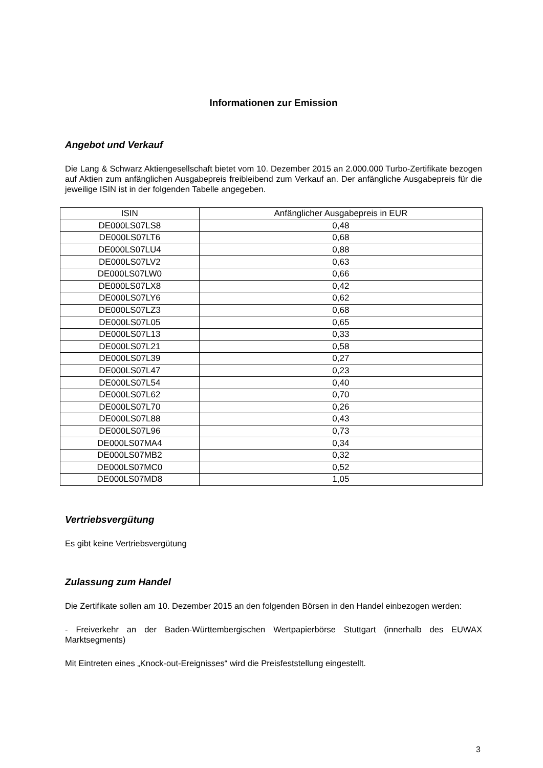Informationen zur Emission
Angebot und Verkauf
Die Lang & Schwarz Aktiengesellschaft bietet vom 10. Dezember 2015 an 2.000.000 Turbo-Zertifikate bezogen auf Aktien zum anfänglichen Ausgabepreis freibleibend zum Verkauf an. Der anfängliche Ausgabepreis für die jeweilige ISIN ist in der folgenden Tabelle angegeben.
| ISIN | Anfänglicher Ausgabepreis in EUR |
| --- | --- |
| DE000LS07LS8 | 0,48 |
| DE000LS07LT6 | 0,68 |
| DE000LS07LU4 | 0,88 |
| DE000LS07LV2 | 0,63 |
| DE000LS07LW0 | 0,66 |
| DE000LS07LX8 | 0,42 |
| DE000LS07LY6 | 0,62 |
| DE000LS07LZ3 | 0,68 |
| DE000LS07L05 | 0,65 |
| DE000LS07L13 | 0,33 |
| DE000LS07L21 | 0,58 |
| DE000LS07L39 | 0,27 |
| DE000LS07L47 | 0,23 |
| DE000LS07L54 | 0,40 |
| DE000LS07L62 | 0,70 |
| DE000LS07L70 | 0,26 |
| DE000LS07L88 | 0,43 |
| DE000LS07L96 | 0,73 |
| DE000LS07MA4 | 0,34 |
| DE000LS07MB2 | 0,32 |
| DE000LS07MC0 | 0,52 |
| DE000LS07MD8 | 1,05 |
Vertriebsvergütung
Es gibt keine Vertriebsvergütung
Zulassung zum Handel
Die Zertifikate sollen am 10. Dezember 2015 an den folgenden Börsen in den Handel einbezogen werden:
- Freiverkehr an der Baden-Württembergischen Wertpapierbörse Stuttgart (innerhalb des EUWAX Marktsegments)
Mit Eintreten eines „Knock-out-Ereignisses“ wird die Preisfeststellung eingestellt.
3